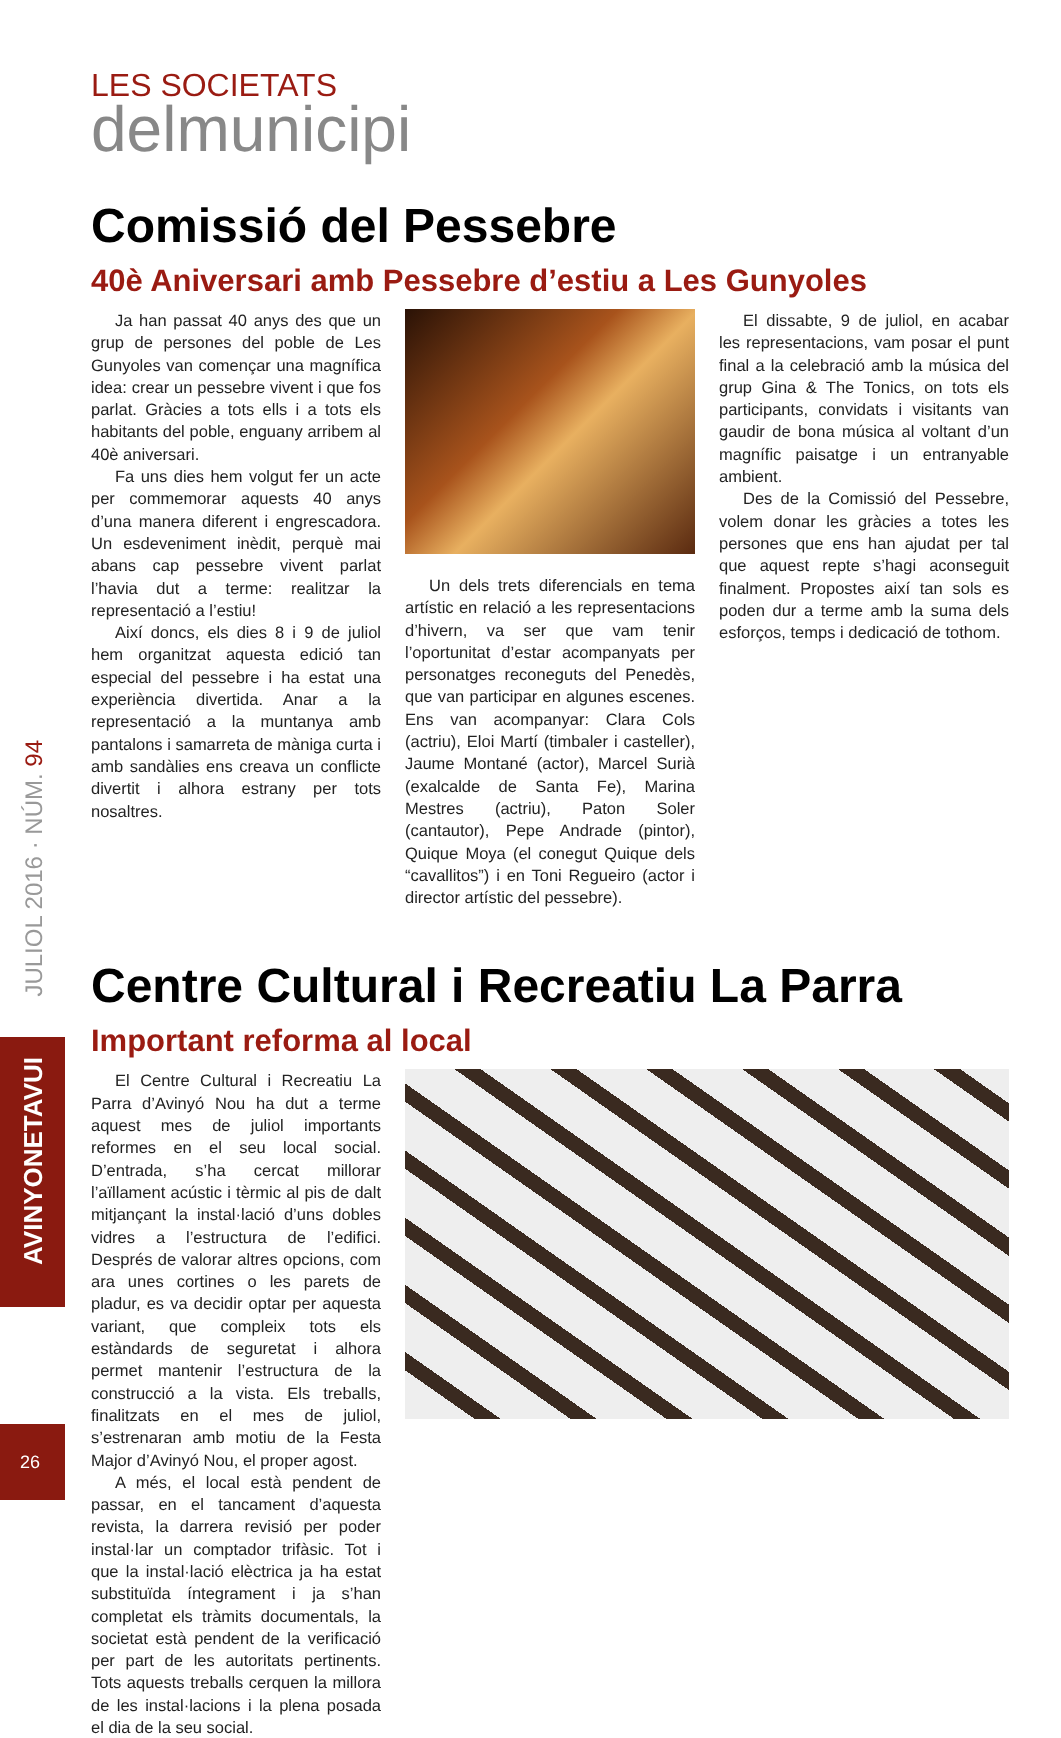JULIOL 2016 · NÚM. 94
AVINYONETAVUI
26
LES SOCIETATS
delmunicipi
Comissió del Pessebre
40è Aniversari amb Pessebre d’estiu a Les Gunyoles
Ja han passat 40 anys des que un grup de persones del poble de Les Gunyoles van començar una magnífica idea: crear un pessebre vivent i que fos parlat. Gràcies a tots ells i a tots els habitants del poble, enguany arribem al 40è aniversari.
Fa uns dies hem volgut fer un acte per commemorar aquests 40 anys d’una manera diferent i engrescadora. Un esdeveniment inèdit, perquè mai abans cap pessebre vivent parlat l’havia dut a terme: realitzar la representació a l’estiu!
Així doncs, els dies 8 i 9 de juliol hem organitzat aquesta edició tan especial del pessebre i ha estat una experiència divertida. Anar a la representació a la muntanya amb pantalons i samarreta de màniga curta i amb sandàlies ens creava un conflicte divertit i alhora estrany per tots nosaltres.
Un dels trets diferencials en tema artístic en relació a les representacions d’hivern, va ser que vam tenir l’oportunitat d’estar acompanyats per personatges reconeguts del Penedès, que van participar en algunes escenes. Ens van acompanyar: Clara Cols (actriu), Eloi Martí (timbaler i casteller), Jaume Montané (actor), Marcel Surià (exalcalde de Santa Fe), Marina Mestres (actriu), Paton Soler (cantautor), Pepe Andrade (pintor), Quique Moya (el conegut Quique dels “cavallitos”) i en Toni Regueiro (actor i director artístic del pessebre).
El dissabte, 9 de juliol, en acabar les representacions, vam posar el punt final a la celebració amb la música del grup Gina & The Tonics, on tots els participants, convidats i visitants van gaudir de bona música al voltant d’un magnífic paisatge i un entranyable ambient.
Des de la Comissió del Pessebre, volem donar les gràcies a totes les persones que ens han ajudat per tal que aquest repte s’hagi aconseguit finalment. Propostes així tan sols es poden dur a terme amb la suma dels esforços, temps i dedicació de tothom.
Centre Cultural i Recreatiu La Parra
Important reforma al local
El Centre Cultural i Recreatiu La Parra d’Avinyó Nou ha dut a terme aquest mes de juliol importants reformes en el seu local social. D’entrada, s’ha cercat millorar l’aïllament acústic i tèrmic al pis de dalt mitjançant la instal·lació d’uns dobles vidres a l’estructura de l’edifici. Després de valorar altres opcions, com ara unes cortines o les parets de pladur, es va decidir optar per aquesta variant, que compleix tots els estàndards de seguretat i alhora permet mantenir l’estructura de la construcció a la vista. Els treballs, finalitzats en el mes de juliol, s’estrenaran amb motiu de la Festa Major d’Avinyó Nou, el proper agost.
A més, el local està pendent de passar, en el tancament d’aquesta revista, la darrera revisió per poder instal·lar un comptador trifàsic. Tot i que la instal·lació elèctrica ja ha estat substituïda íntegrament i ja s’han completat els tràmits documentals, la societat està pendent de la verificació per part de les autoritats pertinents. Tots aquests treballs cerquen la millora de les instal·lacions i la plena posada el dia de la seu social.